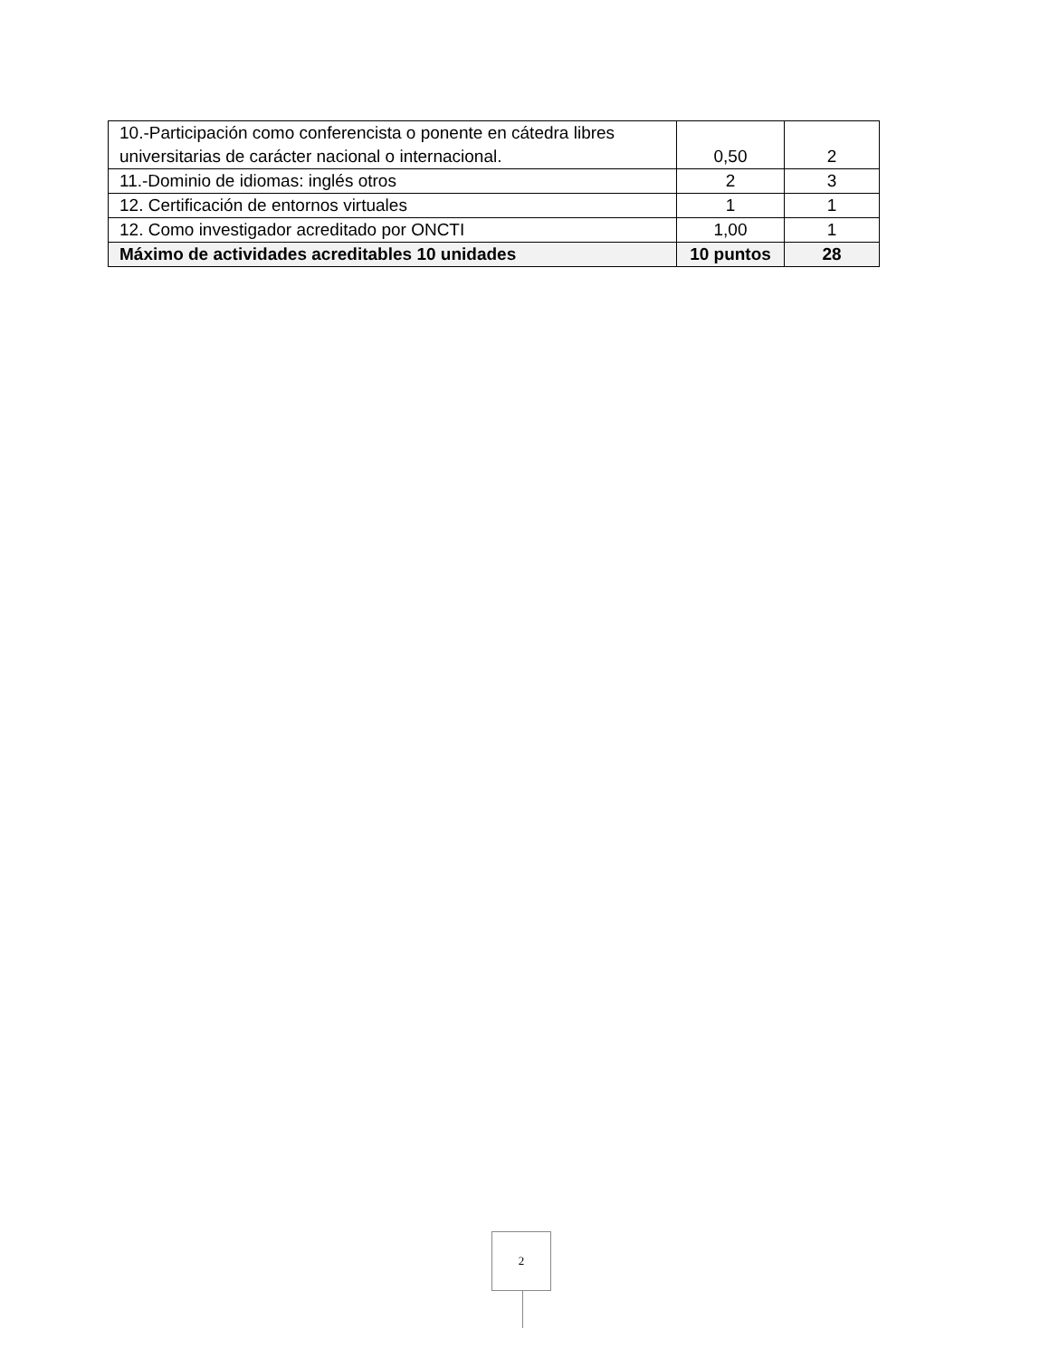| 10.-Participación como conferencista o ponente en cátedra libres universitarias de carácter nacional o internacional. | 0,50 | 2 |
| 11.-Dominio de idiomas: inglés otros | 2 | 3 |
| 12. Certificación de entornos virtuales | 1 | 1 |
| 12. Como investigador acreditado por ONCTI | 1,00 | 1 |
| Máximo de actividades acreditables 10 unidades | 10 puntos | 28 |
2